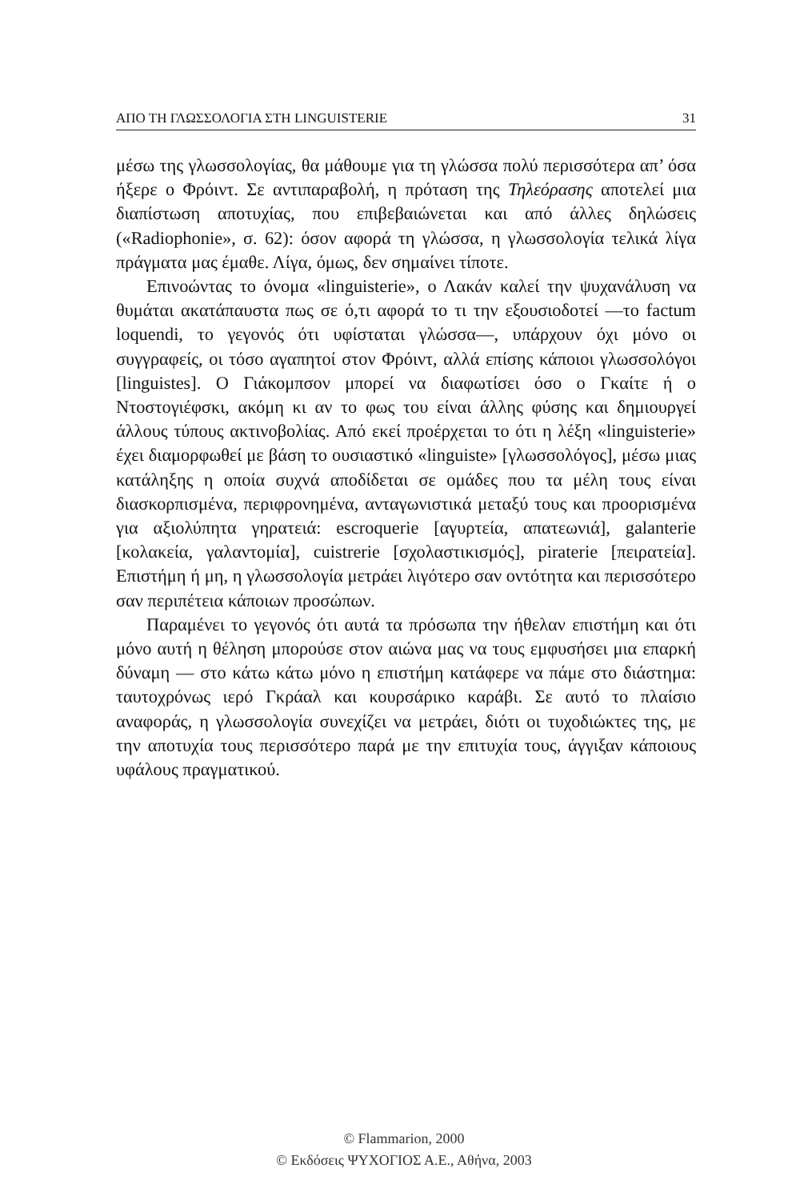ΑΠΟ ΤΗ ΓΛΩΣΣΟΛΟΓΙΑ ΣΤΗ LINGUISTERIE 31
μέσω της γλωσσολογίας, θα μάθουμε για τη γλώσσα πολύ περισσότερα απ’ όσα ήξερε ο Φρόιντ. Σε αντιπαραβολή, η πρόταση της Τηλεόρασης αποτελεί μια διαπίστωση αποτυχίας, που επιβεβαιώνεται και από άλλες δηλώσεις («Radiophonie», σ. 62): όσον αφορά τη γλώσσα, η γλωσσολογία τελικά λίγα πράγματα μας έμαθε. Λίγα, όμως, δεν σημαίνει τίποτε.
Επινοώντας το όνομα «linguisterie», ο Λακάν καλεί την ψυχανάλυση να θυμάται ακατάπαυστα πως σε ό,τι αφορά το τι την εξουσιοδοτεί —το factum loquendi, το γεγονός ότι υφίσταται γλώσσα—, υπάρχουν όχι μόνο οι συγγραφείς, οι τόσο αγαπητοί στον Φρόιντ, αλλά επίσης κάποιοι γλωσσολόγοι [linguistes]. Ο Γιάκομπσον μπορεί να διαφωτίσει όσο ο Γκαίτε ή ο Ντοστογιέφσκι, ακόμη κι αν το φως του είναι άλλης φύσης και δημιουργεί άλλους τύπους ακτινοβολίας. Από εκεί προέρχεται το ότι η λέξη «linguisterie» έχει διαμορφωθεί με βάση το ουσιαστικό «linguiste» [γλωσσολόγος], μέσω μιας κατάληξης η οποία συχνά αποδίδεται σε ομάδες που τα μέλη τους είναι διασκορπισμένα, περιφρονημένα, ανταγωνιστικά μεταξύ τους και προορισμένα για αξιολύπητα γηρατειά: escroquerie [αγυρτεία, απατεωνιά], galanterie [κολακεία, γαλαντομία], cuistrerie [σχολαστικισμός], piraterie [πειρατεία]. Επιστήμη ή μη, η γλωσσολογία μετράει λιγότερο σαν οντότητα και περισσότερο σαν περιπέτεια κάποιων προσώπων.
Παραμένει το γεγονός ότι αυτά τα πρόσωπα την ήθελαν επιστήμη και ότι μόνο αυτή η θέληση μπορούσε στον αιώνα μας να τους εμφυσήσει μια επαρκή δύναμη — στο κάτω κάτω μόνο η επιστήμη κατάφερε να πάμε στο διάστημα: ταυτοχρόνως ιερό Γκράαλ και κουρσάρικο καράβι. Σε αυτό το πλαίσιο αναφοράς, η γλωσσολογία συνεχίζει να μετράει, διότι οι τυχοδιώκτες της, με την αποτυχία τους περισσότερο παρά με την επιτυχία τους, άγγιξαν κάποιους υφάλους πραγματικού.
© Flammarion, 2000
© Εκδόσεις ΨΥΧΟΓΙΟΣ Α.Ε., Αθήνα, 2003